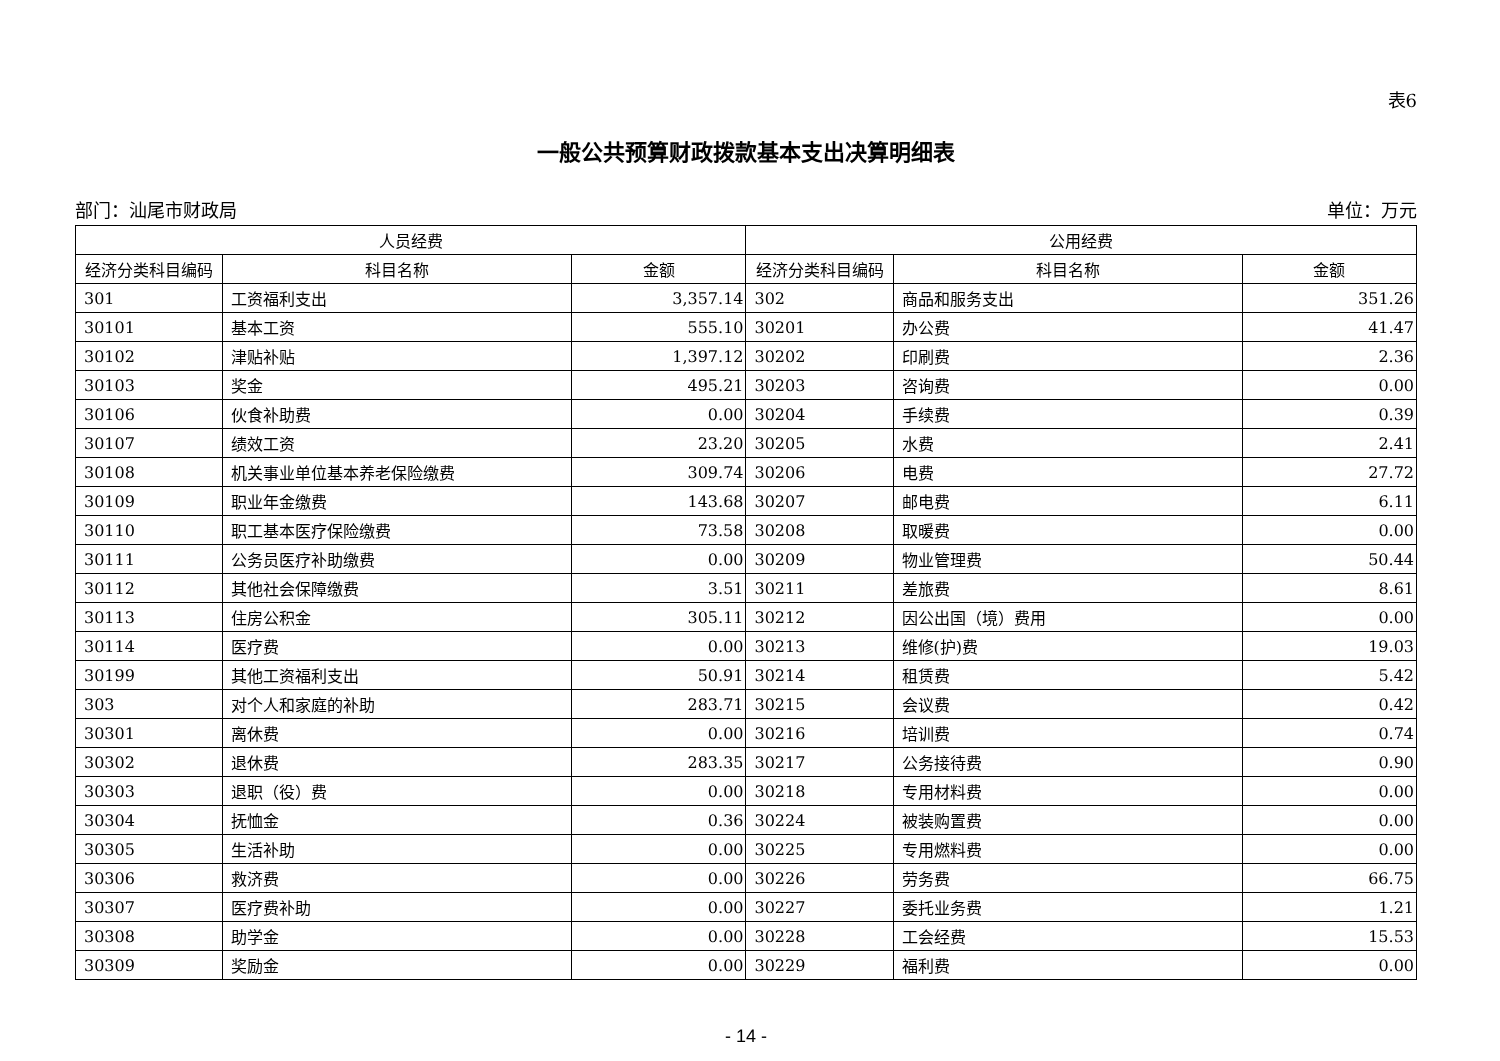表6
一般公共预算财政拨款基本支出决算明细表
部门：汕尾市财政局 单位：万元
| 人员经费 | | | 公用经费 | | |
| --- | --- | --- | --- | --- | --- |
| 经济分类科目编码 | 科目名称 | 金额 | 经济分类科目编码 | 科目名称 | 金额 |
| 301 | 工资福利支出 | 3,357.14 | 302 | 商品和服务支出 | 351.26 |
| 30101 | 基本工资 | 555.10 | 30201 | 办公费 | 41.47 |
| 30102 | 津贴补贴 | 1,397.12 | 30202 | 印刷费 | 2.36 |
| 30103 | 奖金 | 495.21 | 30203 | 咨询费 | 0.00 |
| 30106 | 伙食补助费 | 0.00 | 30204 | 手续费 | 0.39 |
| 30107 | 绩效工资 | 23.20 | 30205 | 水费 | 2.41 |
| 30108 | 机关事业单位基本养老保险缴费 | 309.74 | 30206 | 电费 | 27.72 |
| 30109 | 职业年金缴费 | 143.68 | 30207 | 邮电费 | 6.11 |
| 30110 | 职工基本医疗保险缴费 | 73.58 | 30208 | 取暖费 | 0.00 |
| 30111 | 公务员医疗补助缴费 | 0.00 | 30209 | 物业管理费 | 50.44 |
| 30112 | 其他社会保障缴费 | 3.51 | 30211 | 差旅费 | 8.61 |
| 30113 | 住房公积金 | 305.11 | 30212 | 因公出国（境）费用 | 0.00 |
| 30114 | 医疗费 | 0.00 | 30213 | 维修(护)费 | 19.03 |
| 30199 | 其他工资福利支出 | 50.91 | 30214 | 租赁费 | 5.42 |
| 303 | 对个人和家庭的补助 | 283.71 | 30215 | 会议费 | 0.42 |
| 30301 | 离休费 | 0.00 | 30216 | 培训费 | 0.74 |
| 30302 | 退休费 | 283.35 | 30217 | 公务接待费 | 0.90 |
| 30303 | 退职（役）费 | 0.00 | 30218 | 专用材料费 | 0.00 |
| 30304 | 抚恤金 | 0.36 | 30224 | 被装购置费 | 0.00 |
| 30305 | 生活补助 | 0.00 | 30225 | 专用燃料费 | 0.00 |
| 30306 | 救济费 | 0.00 | 30226 | 劳务费 | 66.75 |
| 30307 | 医疗费补助 | 0.00 | 30227 | 委托业务费 | 1.21 |
| 30308 | 助学金 | 0.00 | 30228 | 工会经费 | 15.53 |
| 30309 | 奖励金 | 0.00 | 30229 | 福利费 | 0.00 |
- 14 -